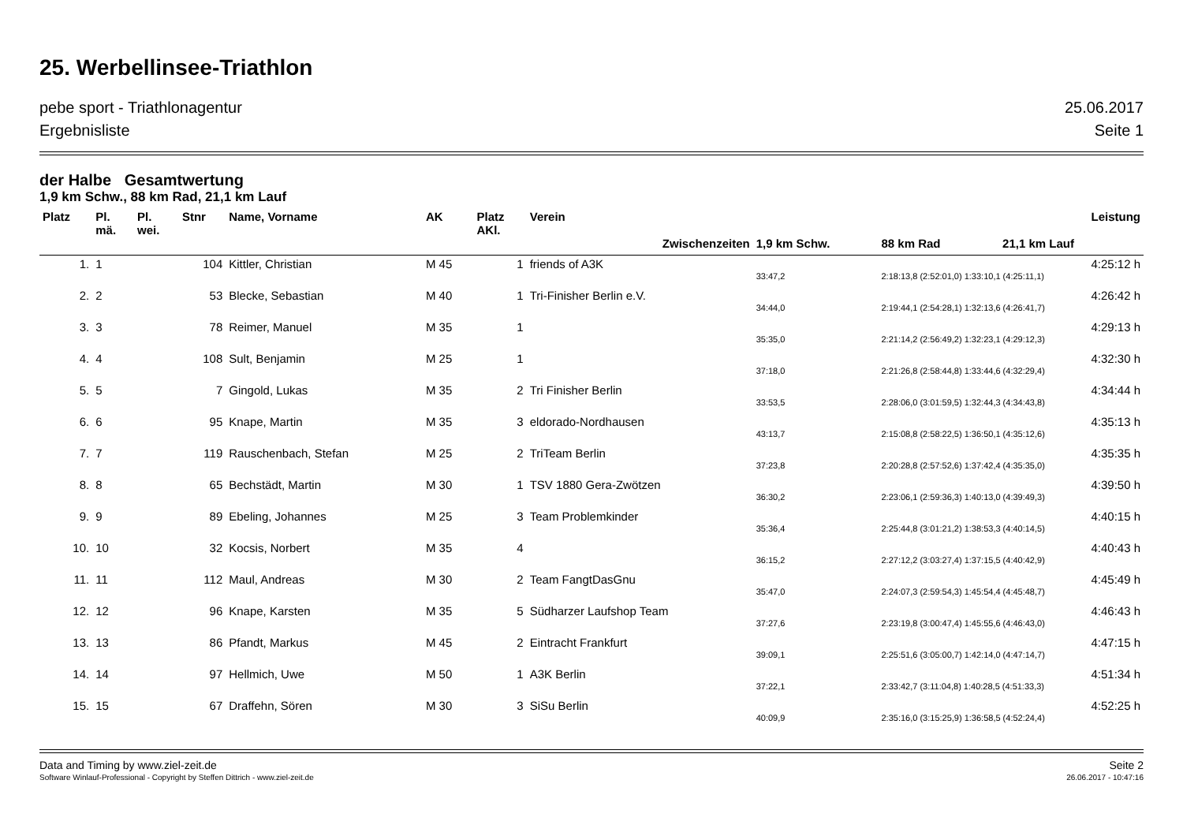25. Werbellinsee-Triathlon
pebe sport - Triathlonagentur 25.06.2017
Ergebnisliste Seite 1
der Halbe Gesamtwertung
1,9 km Schw., 88 km Rad, 21,1 km Lauf
| Platz | Pl. mä. | Pl. wei. | Stnr | Name, Vorname | AK | Platz AKl. | Verein | | Leistung | |
| --- | --- | --- | --- | --- | --- | --- | --- | --- | --- | --- |
| | | | | | | | Zwischenzeiten | 1,9 km Schw. | 88 km Rad | 21,1 km Lauf |
| 1. | 1 | | 104 | Kittler, Christian | M 45 | 1 | friends of A3K | | | 4:25:12 h |
| | | | | | | | | 33:47,2 | 2:18:13,8 (2:52:01,0) 1:33:10,1 (4:25:11,1) | |
| 2. | 2 | | 53 | Blecke, Sebastian | M 40 | 1 | Tri-Finisher Berlin e.V. | | | 4:26:42 h |
| | | | | | | | | 34:44,0 | 2:19:44,1 (2:54:28,1) 1:32:13,6 (4:26:41,7) | |
| 3. | 3 | | 78 | Reimer, Manuel | M 35 | 1 | | | | 4:29:13 h |
| | | | | | | | | 35:35,0 | 2:21:14,2 (2:56:49,2) 1:32:23,1 (4:29:12,3) | |
| 4. | 4 | | 108 | Sult, Benjamin | M 25 | 1 | | | | 4:32:30 h |
| | | | | | | | | 37:18,0 | 2:21:26,8 (2:58:44,8) 1:33:44,6 (4:32:29,4) | |
| 5. | 5 | | 7 | Gingold, Lukas | M 35 | 2 | Tri Finisher Berlin | | | 4:34:44 h |
| | | | | | | | | 33:53,5 | 2:28:06,0 (3:01:59,5) 1:32:44,3 (4:34:43,8) | |
| 6. | 6 | | 95 | Knape, Martin | M 35 | 3 | eldorado-Nordhausen | | | 4:35:13 h |
| | | | | | | | | 43:13,7 | 2:15:08,8 (2:58:22,5) 1:36:50,1 (4:35:12,6) | |
| 7. | 7 | | 119 | Rauschenbach, Stefan | M 25 | 2 | TriTeam Berlin | | | 4:35:35 h |
| | | | | | | | | 37:23,8 | 2:20:28,8 (2:57:52,6) 1:37:42,4 (4:35:35,0) | |
| 8. | 8 | | 65 | Bechstädt, Martin | M 30 | 1 | TSV 1880 Gera-Zwötzen | | | 4:39:50 h |
| | | | | | | | | 36:30,2 | 2:23:06,1 (2:59:36,3) 1:40:13,0 (4:39:49,3) | |
| 9. | 9 | | 89 | Ebeling, Johannes | M 25 | 3 | Team Problemkinder | | | 4:40:15 h |
| | | | | | | | | 35:36,4 | 2:25:44,8 (3:01:21,2) 1:38:53,3 (4:40:14,5) | |
| 10. | 10 | | 32 | Kocsis, Norbert | M 35 | 4 | | | | 4:40:43 h |
| | | | | | | | | 36:15,2 | 2:27:12,2 (3:03:27,4) 1:37:15,5 (4:40:42,9) | |
| 11. | 11 | | 112 | Maul, Andreas | M 30 | 2 | Team FangtDasGnu | | | 4:45:49 h |
| | | | | | | | | 35:47,0 | 2:24:07,3 (2:59:54,3) 1:45:54,4 (4:45:48,7) | |
| 12. | 12 | | 96 | Knape, Karsten | M 35 | 5 | Südharzer Laufshop Team | | | 4:46:43 h |
| | | | | | | | | 37:27,6 | 2:23:19,8 (3:00:47,4) 1:45:55,6 (4:46:43,0) | |
| 13. | 13 | | 86 | Pfandt, Markus | M 45 | 2 | Eintracht Frankfurt | | | 4:47:15 h |
| | | | | | | | | 39:09,1 | 2:25:51,6 (3:05:00,7) 1:42:14,0 (4:47:14,7) | |
| 14. | 14 | | 97 | Hellmich, Uwe | M 50 | 1 | A3K Berlin | | | 4:51:34 h |
| | | | | | | | | 37:22,1 | 2:33:42,7 (3:11:04,8) 1:40:28,5 (4:51:33,3) | |
| 15. | 15 | | 67 | Draffehn, Sören | M 30 | 3 | SiSu Berlin | | | 4:52:25 h |
| | | | | | | | | 40:09,9 | 2:35:16,0 (3:15:25,9) 1:36:58,5 (4:52:24,4) | |
Data and Timing by www.ziel-zeit.de Seite 2
Software Winlauf-Professional - Copyright by Steffen Dittrich - www.ziel-zeit.de 26.06.2017 - 10:47:16